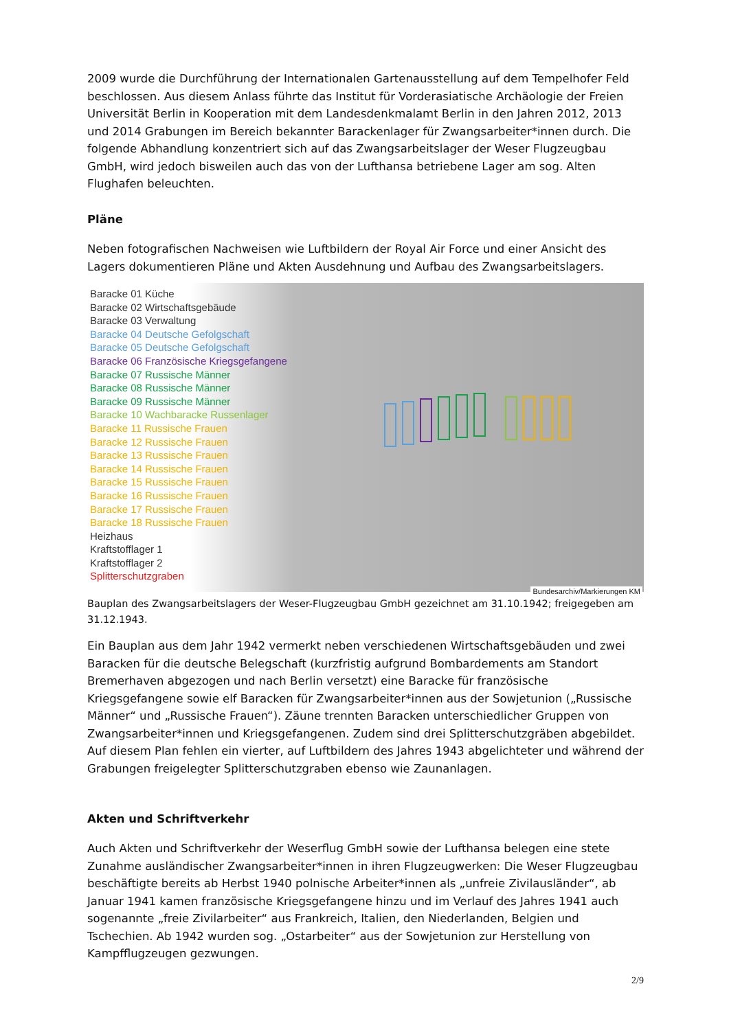2009 wurde die Durchführung der Internationalen Gartenausstellung auf dem Tempelhofer Feld beschlossen. Aus diesem Anlass führte das Institut für Vorderasiatische Archäologie der Freien Universität Berlin in Kooperation mit dem Landesdenkmalamt Berlin in den Jahren 2012, 2013 und 2014 Grabungen im Bereich bekannter Barackenlager für Zwangsarbeiter*innen durch. Die folgende Abhandlung konzentriert sich auf das Zwangsarbeitslager der Weser Flugzeugbau GmbH, wird jedoch bisweilen auch das von der Lufthansa betriebene Lager am sog. Alten Flughafen beleuchten.
Pläne
Neben fotografischen Nachweisen wie Luftbildern der Royal Air Force und einer Ansicht des Lagers dokumentieren Pläne und Akten Ausdehnung und Aufbau des Zwangsarbeitslagers.
Baracke 01 Küche
Baracke 02 Wirtschaftsgebäude
Baracke 03 Verwaltung
Baracke 04 Deutsche Gefolgschaft
Baracke 05 Deutsche Gefolgschaft
Baracke 06 Französische Kriegsgefangene
Baracke 07 Russische Männer
Baracke 08 Russische Männer
Baracke 09 Russische Männer
Baracke 10 Wachbaracke Russenlager
Baracke 11 Russische Frauen
Baracke 12 Russische Frauen
Baracke 13 Russische Frauen
Baracke 14 Russische Frauen
Baracke 15 Russische Frauen
Baracke 16 Russische Frauen
Baracke 17 Russische Frauen
Baracke 18 Russische Frauen
Heizhaus
Kraftstofflager 1
Kraftstofflager 2
Splitterschutzgraben
Bundesarchiv/Markierungen KM
Bauplan des Zwangsarbeitslagers der Weser-Flugzeugbau GmbH gezeichnet am 31.10.1942; freigegeben am 31.12.1943.
Ein Bauplan aus dem Jahr 1942 vermerkt neben verschiedenen Wirtschaftsgebäuden und zwei Baracken für die deutsche Belegschaft (kurzfristig aufgrund Bombardements am Standort Bremerhaven abgezogen und nach Berlin versetzt) eine Baracke für französische Kriegsgefangene sowie elf Baracken für Zwangsarbeiter*innen aus der Sowjetunion („Russische Männer“ und „Russische Frauen“). Zäune trennten Baracken unterschiedlicher Gruppen von Zwangsarbeiter*innen und Kriegsgefangenen. Zudem sind drei Splitterschutzgräben abgebildet. Auf diesem Plan fehlen ein vierter, auf Luftbildern des Jahres 1943 abgelichteter und während der Grabungen freigelegter Splitterschutzgraben ebenso wie Zaunanlagen.
Akten und Schriftverkehr
Auch Akten und Schriftverkehr der Weserflug GmbH sowie der Lufthansa belegen eine stete Zunahme ausländischer Zwangsarbeiter*innen in ihren Flugzeugwerken: Die Weser Flugzeugbau beschäftigte bereits ab Herbst 1940 polnische Arbeiter*innen als „unfreie Zivilausländer“, ab Januar 1941 kamen französische Kriegsgefangene hinzu und im Verlauf des Jahres 1941 auch sogenannte „freie Zivilarbeiter“ aus Frankreich, Italien, den Niederlanden, Belgien und Tschechien. Ab 1942 wurden sog. „Ostarbeiter“ aus der Sowjetunion zur Herstellung von Kampfflugzeugen gezwungen.
2/9